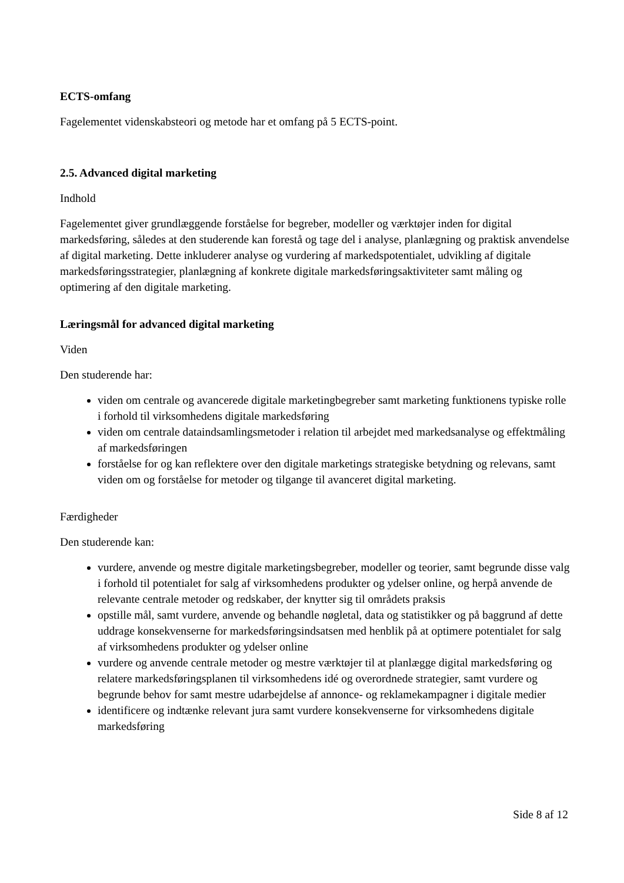ECTS-omfang
Fagelementet videnskabsteori og metode har et omfang på 5 ECTS-point.
2.5. Advanced digital marketing
Indhold
Fagelementet giver grundlæggende forståelse for begreber, modeller og værktøjer inden for digital markedsføring, således at den studerende kan forestå og tage del i analyse, planlægning og praktisk anvendelse af digital marketing. Dette inkluderer analyse og vurdering af markedspotentialet, udvikling af digitale markedsføringsstrategier, planlægning af konkrete digitale markedsføringsaktiviteter samt måling og optimering af den digitale marketing.
Læringsmål for advanced digital marketing
Viden
Den studerende har:
viden om centrale og avancerede digitale marketingbegreber samt marketing funktionens typiske rolle i forhold til virksomhedens digitale markedsføring
viden om centrale dataindsamlingsmetoder i relation til arbejdet med markedsanalyse og effektmåling af markedsføringen
forståelse for og kan reflektere over den digitale marketings strategiske betydning og relevans, samt viden om og forståelse for metoder og tilgange til avanceret digital marketing.
Færdigheder
Den studerende kan:
vurdere, anvende og mestre digitale marketingsbegreber, modeller og teorier, samt begrunde disse valg i forhold til potentialet for salg af virksomhedens produkter og ydelser online, og herpå anvende de relevante centrale metoder og redskaber, der knytter sig til områdets praksis
opstille mål, samt vurdere, anvende og behandle nøgletal, data og statistikker og på baggrund af dette uddrage konsekvenserne for markedsføringsindsatsen med henblik på at optimere potentialet for salg af virksomhedens produkter og ydelser online
vurdere og anvende centrale metoder og mestre værktøjer til at planlægge digital markedsføring og relatere markedsføringsplanen til virksomhedens idé og overordnede strategier, samt vurdere og begrunde behov for samt mestre udarbejdelse af annonce- og reklamekampagner i digitale medier
identificere og indtænke relevant jura samt vurdere konsekvenserne for virksomhedens digitale markedsføring
Side 8 af 12